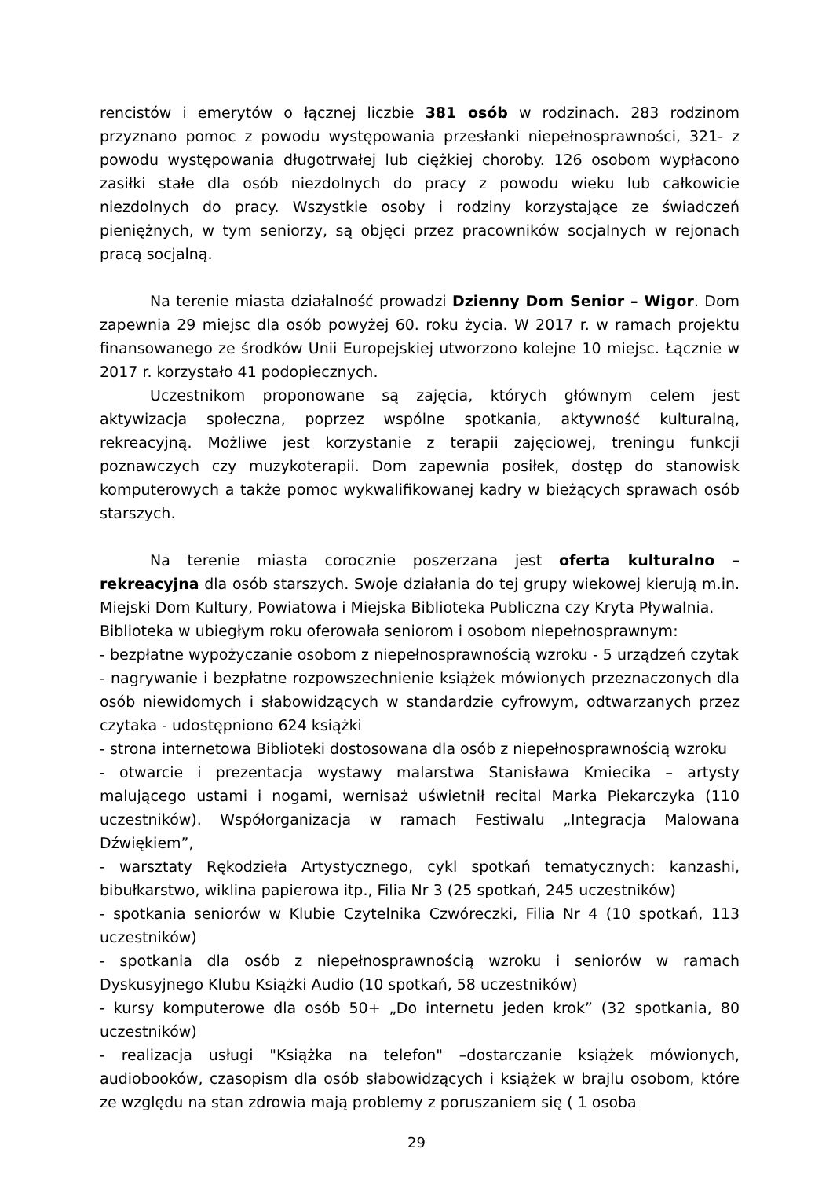rencistów i emerytów o łącznej liczbie 381 osób w rodzinach. 283 rodzinom przyznano pomoc z powodu występowania przesłanki niepełnosprawności, 321- z powodu występowania długotrwałej lub ciężkiej choroby. 126 osobom wypłacono zasiłki stałe dla osób niezdolnych do pracy z powodu wieku lub całkowicie niezdolnych do pracy. Wszystkie osoby i rodziny korzystające ze świadczeń pieniężnych, w tym seniorzy, są objęci przez pracowników socjalnych w rejonach pracą socjalną.
Na terenie miasta działalność prowadzi Dzienny Dom Senior – Wigor. Dom zapewnia 29 miejsc dla osób powyżej 60. roku życia. W 2017 r. w ramach projektu finansowanego ze środków Unii Europejskiej utworzono kolejne 10 miejsc. Łącznie w 2017 r. korzystało 41 podopiecznych.
Uczestnikom proponowane są zajęcia, których głównym celem jest aktywizacja społeczna, poprzez wspólne spotkania, aktywność kulturalną, rekreacyjną. Możliwe jest korzystanie z terapii zajęciowej, treningu funkcji poznawczych czy muzykoterapii. Dom zapewnia posiłek, dostęp do stanowisk komputerowych a także pomoc wykwalifikowanej kadry w bieżących sprawach osób starszych.
Na terenie miasta corocznie poszerzana jest oferta kulturalno – rekreacyjna dla osób starszych. Swoje działania do tej grupy wiekowej kierują m.in. Miejski Dom Kultury, Powiatowa i Miejska Biblioteka Publiczna czy Kryta Pływalnia.
Biblioteka w ubiegłym roku oferowała seniorom i osobom niepełnosprawnym:
- bezpłatne wypożyczanie osobom z niepełnosprawnością wzroku - 5 urządzeń czytak
- nagrywanie i bezpłatne rozpowszechnienie książek mówionych przeznaczonych dla osób niewidomych i słabowidzących w standardzie cyfrowym, odtwarzanych przez czytaka - udostępniono 624 książki
- strona internetowa Biblioteki dostosowana dla osób z niepełnosprawnością wzroku
- otwarcie i prezentacja wystawy malarstwa Stanisława Kmiecika – artysty malującego ustami i nogami, wernisaż uświetnił recital Marka Piekarczyka (110 uczestników). Współorganizacja w ramach Festiwalu „Integracja Malowana Dźwiękiem”,
- warsztaty Rękodzieła Artystycznego, cykl spotkań tematycznych: kanzashi, bibułkarstwo, wiklina papierowa itp., Filia Nr 3 (25 spotkań, 245 uczestników)
- spotkania seniorów w Klubie Czytelnika Czwóreczki, Filia Nr 4 (10 spotkań, 113 uczestników)
- spotkania dla osób z niepełnosprawnością wzroku i seniorów w ramach Dyskusyjnego Klubu Książki Audio (10 spotkań, 58 uczestników)
- kursy komputerowe dla osób 50+ „Do internetu jeden krok” (32 spotkania, 80 uczestników)
- realizacja usługi "Książka na telefon" –dostarczanie książek mówionych, audiobooków, czasopism dla osób słabowidzących i książek w brajlu osobom, które ze względu na stan zdrowia mają problemy z poruszaniem się ( 1 osoba
29